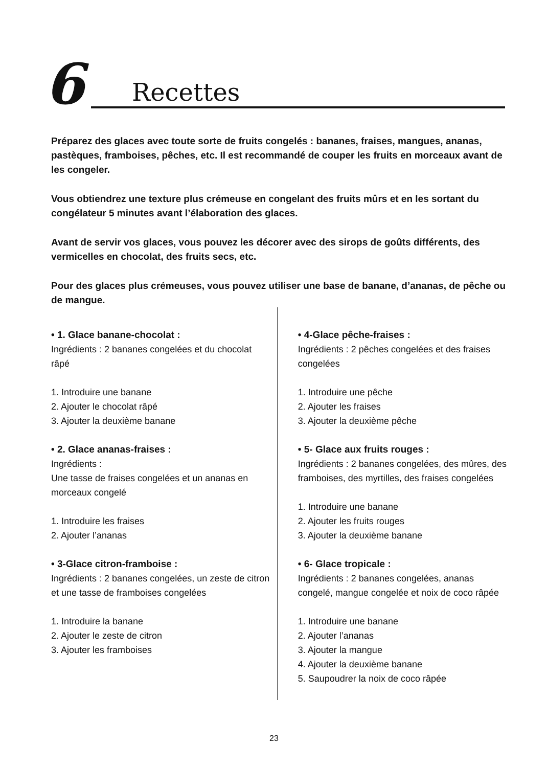6 Recettes
Préparez des glaces avec toute sorte de fruits congelés : bananes, fraises, mangues, ananas, pastèques, framboises, pêches, etc. Il est recommandé de couper les fruits en morceaux avant de les congeler.
Vous obtiendrez une texture plus crémeuse en congelant des fruits mûrs et en les sortant du congélateur 5 minutes avant l’élaboration des glaces.
Avant de servir vos glaces, vous pouvez les décorer avec des sirops de goûts différents, des vermicelles en chocolat, des fruits secs, etc.
Pour des glaces plus crémeuses, vous pouvez utiliser une base de banane, d’ananas, de pêche ou de mangue.
• 1. Glace banane-chocolat :
Ingrédients : 2 bananes congelées et du chocolat râpé
1. Introduire une banane
2. Ajouter le chocolat râpé
3. Ajouter la deuxième banane
• 2. Glace ananas-fraises :
Ingrédients :
Une tasse de fraises congelées et un ananas en morceaux congelé
1. Introduire les fraises
2. Ajouter l’ananas
• 3-Glace citron-framboise :
Ingrédients : 2 bananes congelées, un zeste de citron et une tasse de framboises congelées
1. Introduire la banane
2. Ajouter le zeste de citron
3. Ajouter les framboises
• 4-Glace pêche-fraises :
Ingrédients : 2 pêches congelées et des fraises congelées
1. Introduire une pêche
2. Ajouter les fraises
3. Ajouter la deuxième pêche
• 5- Glace aux fruits rouges :
Ingrédients : 2 bananes congelées, des mûres, des framboises, des myrtilles, des fraises congelées
1. Introduire une banane
2. Ajouter les fruits rouges
3. Ajouter la deuxième banane
• 6- Glace tropicale :
Ingrédients : 2 bananes congelées, ananas congelé, mangue congelée et noix de coco râpée
1. Introduire une banane
2. Ajouter l’ananas
3. Ajouter la mangue
4. Ajouter la deuxième banane
5. Saupoudrer la noix de coco râpée
23